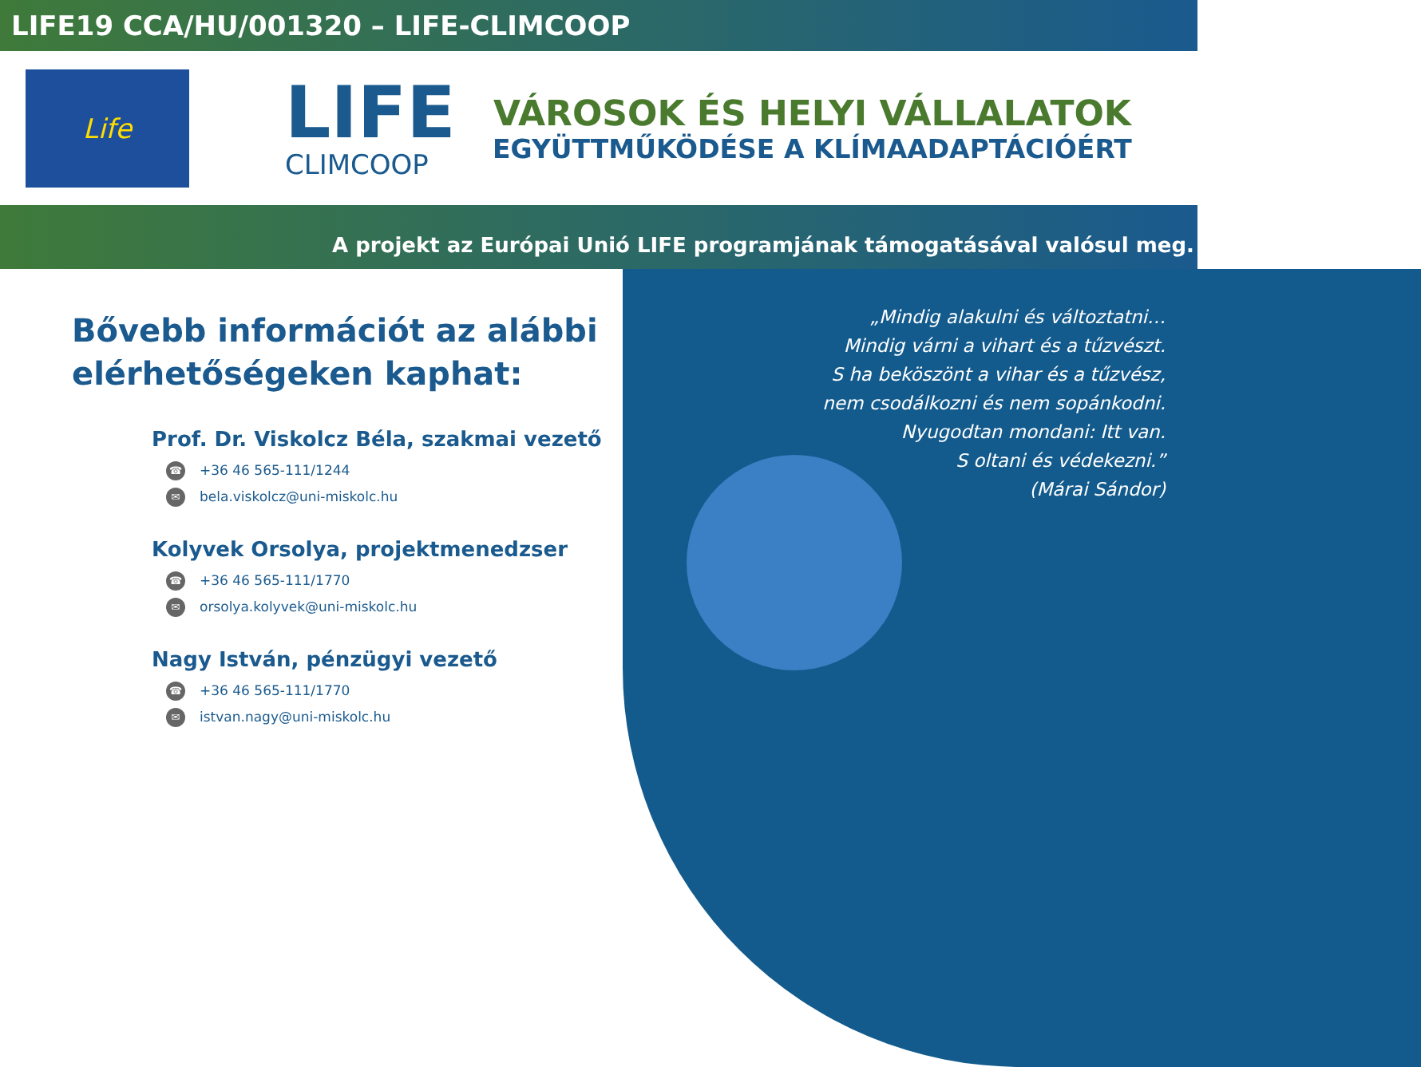LIFE19 CCA/HU/001320 – LIFE-CLIMCOOP
Life
LIFE
CLIMCOOP
VÁROSOK ÉS HELYI VÁLLALATOK
EGYÜTTMŰKÖDÉSE A KLÍMAADAPTÁCIÓÉRT
A projekt az Európai Unió LIFE programjának támogatásával valósul meg.
Bővebb információt az alábbi elérhetőségeken kaphat:
Prof. Dr. Viskolcz Béla, szakmai vezető
☎ +36 46 565-111/1244
✉ bela.viskolcz@uni-miskolc.hu
Kolyvek Orsolya, projektmenedzser
☎ +36 46 565-111/1770
✉ orsolya.kolyvek@uni-miskolc.hu
Nagy István, pénzügyi vezető
☎ +36 46 565-111/1770
✉ istvan.nagy@uni-miskolc.hu
„Mindig alakulni és változtatni…
Mindig várni a vihart és a tűzvészt.
S ha beköszönt a vihar és a tűzvész,
nem csodálkozni és nem sopánkodni.
Nyugodtan mondani: Itt van.
S oltani és védekezni.”
(Márai Sándor)